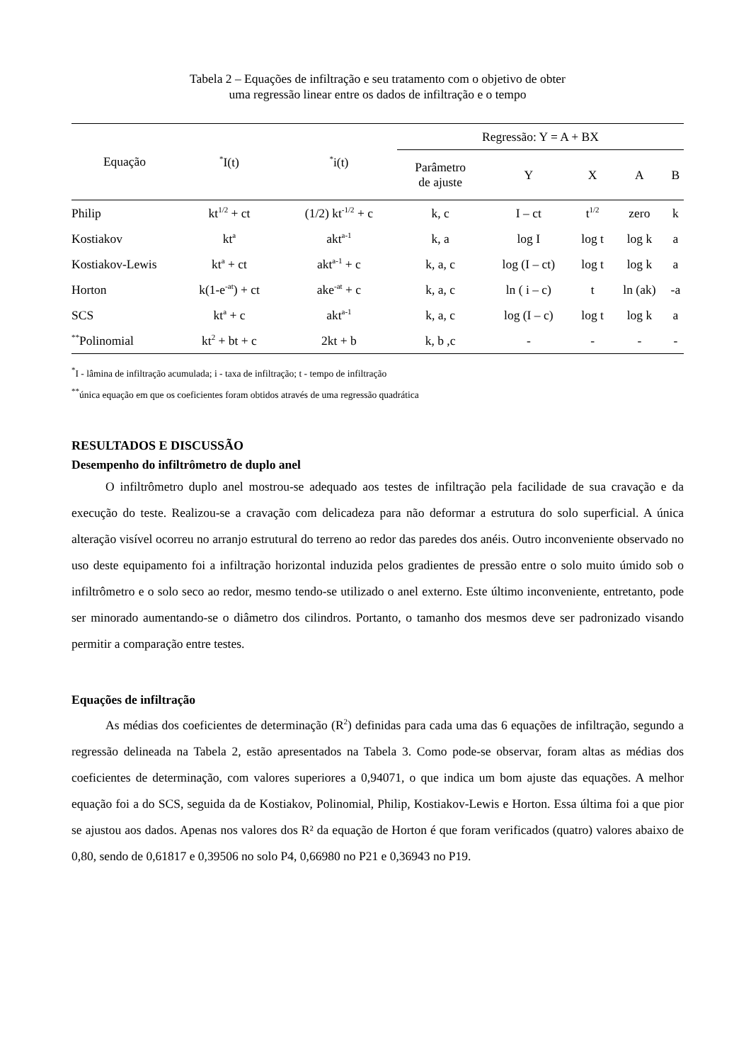Tabela 2 – Equações de infiltração e seu tratamento com o objetivo de obter
uma regressão linear entre os dados de infiltração e o tempo
| Equação | <sup>*</sup> I(t) | <sup>*</sup> i(t) | Regressão: Y = A + BX | | | | |
| --- | --- | --- | --- | --- | --- | --- | --- |
| | | | Parâmetro de ajuste | Y | X | A | B |
| Philip | kt<sup>1/2</sup> + ct | (1/2) kt<sup>-1/2</sup> + c | k, c | I – ct | t<sup>1/2</sup> | zero | k |
| Kostiakov | kt<sup>a</sup> | akt<sup>a-1</sup> | k, a | log I | log t | log k | a |
| Kostiakov-Lewis | kt<sup>a</sup> + ct | akt<sup>a-1</sup> + c | k, a, c | log (I – ct) | log t | log k | a |
| Horton | k(1-e<sup>-at</sup>) + ct | ake<sup>-at</sup> + c | k, a, c | ln ( i – c) | t | ln (ak) | -a |
| SCS | kt<sup>a</sup> + c | akt<sup>a-1</sup> | k, a, c | log (I – c) | log t | log k | a |
| <sup>**</sup> Polinomial | kt<sup>2</sup> + bt + c | 2kt + b | k, b ,c | - | - | - | - |
<sup>*</sup> I - lâmina de infiltração acumulada; i - taxa de infiltração; t - tempo de infiltração
<sup>**</sup> única equação em que os coeficientes foram obtidos através de uma regressão quadrática
RESULTADOS E DISCUSSÃO
Desempenho do infiltrômetro de duplo anel
O infiltrômetro duplo anel mostrou-se adequado aos testes de infiltração pela facilidade de sua cravação e da execução do teste. Realizou-se a cravação com delicadeza para não deformar a estrutura do solo superficial. A única alteração visível ocorreu no arranjo estrutural do terreno ao redor das paredes dos anéis. Outro inconveniente observado no uso deste equipamento foi a infiltração horizontal induzida pelos gradientes de pressão entre o solo muito úmido sob o infiltrômetro e o solo seco ao redor, mesmo tendo-se utilizado o anel externo. Este último inconveniente, entretanto, pode ser minorado aumentando-se o diâmetro dos cilindros. Portanto, o tamanho dos mesmos deve ser padronizado visando permitir a comparação entre testes.
Equações de infiltração
As médias dos coeficientes de determinação (R<sup>2</sup>) definidas para cada uma das 6 equações de infiltração, segundo a regressão delineada na Tabela 2, estão apresentados na Tabela 3. Como pode-se observar, foram altas as médias dos coeficientes de determinação, com valores superiores a 0,94071, o que indica um bom ajuste das equações. A melhor equação foi a do SCS, seguida da de Kostiakov, Polinomial, Philip, Kostiakov-Lewis e Horton. Essa última foi a que pior se ajustou aos dados. Apenas nos valores dos R² da equação de Horton é que foram verificados (quatro) valores abaixo de 0,80, sendo de 0,61817 e 0,39506 no solo P4, 0,66980 no P21 e 0,36943 no P19.